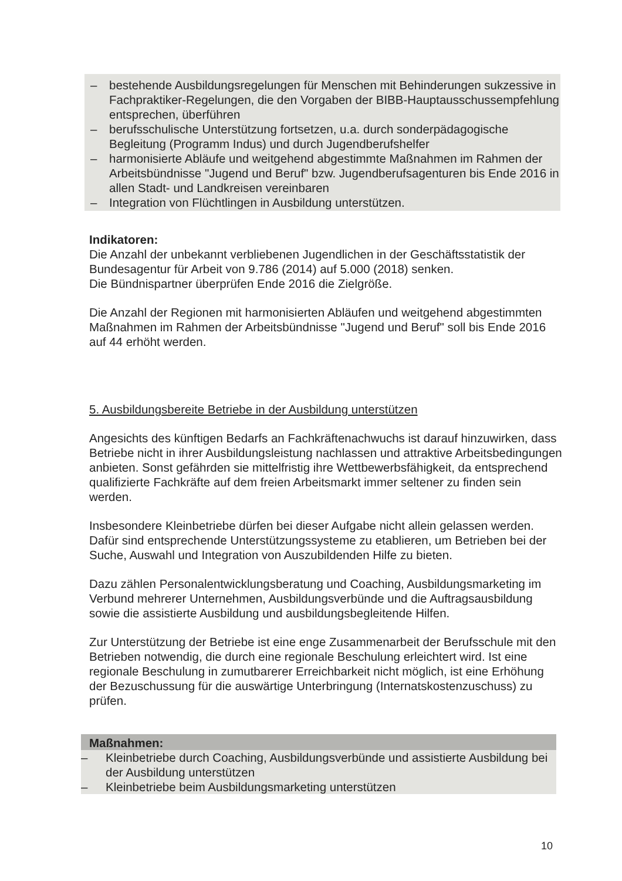– bestehende Ausbildungsregelungen für Menschen mit Behinderungen sukzessive in Fachpraktiker-Regelungen, die den Vorgaben der BIBB-Hauptausschussempfehlung entsprechen, überführen
– berufsschulische Unterstützung fortsetzen, u.a. durch sonderpädagogische Begleitung (Programm Indus) und durch Jugendberufshelfer
– harmonisierte Abläufe und weitgehend abgestimmte Maßnahmen im Rahmen der Arbeitsbündnisse "Jugend und Beruf" bzw. Jugendberufsagenturen bis Ende 2016 in allen Stadt- und Landkreisen vereinbaren
– Integration von Flüchtlingen in Ausbildung unterstützen.
Indikatoren:
Die Anzahl der unbekannt verbliebenen Jugendlichen in der Geschäftsstatistik der Bundesagentur für Arbeit von 9.786 (2014) auf 5.000 (2018) senken.
Die Bündnispartner überprüfen Ende 2016 die Zielgröße.
Die Anzahl der Regionen mit harmonisierten Abläufen und weitgehend abgestimmten Maßnahmen im Rahmen der Arbeitsbündnisse "Jugend und Beruf" soll bis Ende 2016 auf 44 erhöht werden.
5. Ausbildungsbereite Betriebe in der Ausbildung unterstützen
Angesichts des künftigen Bedarfs an Fachkräftenachwuchs ist darauf hinzuwirken, dass Betriebe nicht in ihrer Ausbildungsleistung nachlassen und attraktive Arbeitsbedingungen anbieten. Sonst gefährden sie mittelfristig ihre Wettbewerbsfähigkeit, da entsprechend qualifizierte Fachkräfte auf dem freien Arbeitsmarkt immer seltener zu finden sein werden.
Insbesondere Kleinbetriebe dürfen bei dieser Aufgabe nicht allein gelassen werden. Dafür sind entsprechende Unterstützungssysteme zu etablieren, um Betrieben bei der Suche, Auswahl und Integration von Auszubildenden Hilfe zu bieten.
Dazu zählen Personalentwicklungsberatung und Coaching, Ausbildungsmarketing im Verbund mehrerer Unternehmen, Ausbildungsverbünde und die Auftragsausbildung sowie die assistierte Ausbildung und ausbildungsbegleitende Hilfen.
Zur Unterstützung der Betriebe ist eine enge Zusammenarbeit der Berufsschule mit den Betrieben notwendig, die durch eine regionale Beschulung erleichtert wird. Ist eine regionale Beschulung in zumutbarerer Erreichbarkeit nicht möglich, ist eine Erhöhung der Bezuschussung für die auswärtige Unterbringung (Internatskostenzuschuss) zu prüfen.
Maßnahmen:
– Kleinbetriebe durch Coaching, Ausbildungsverbünde und assistierte Ausbildung bei der Ausbildung unterstützen
– Kleinbetriebe beim Ausbildungsmarketing unterstützen
10